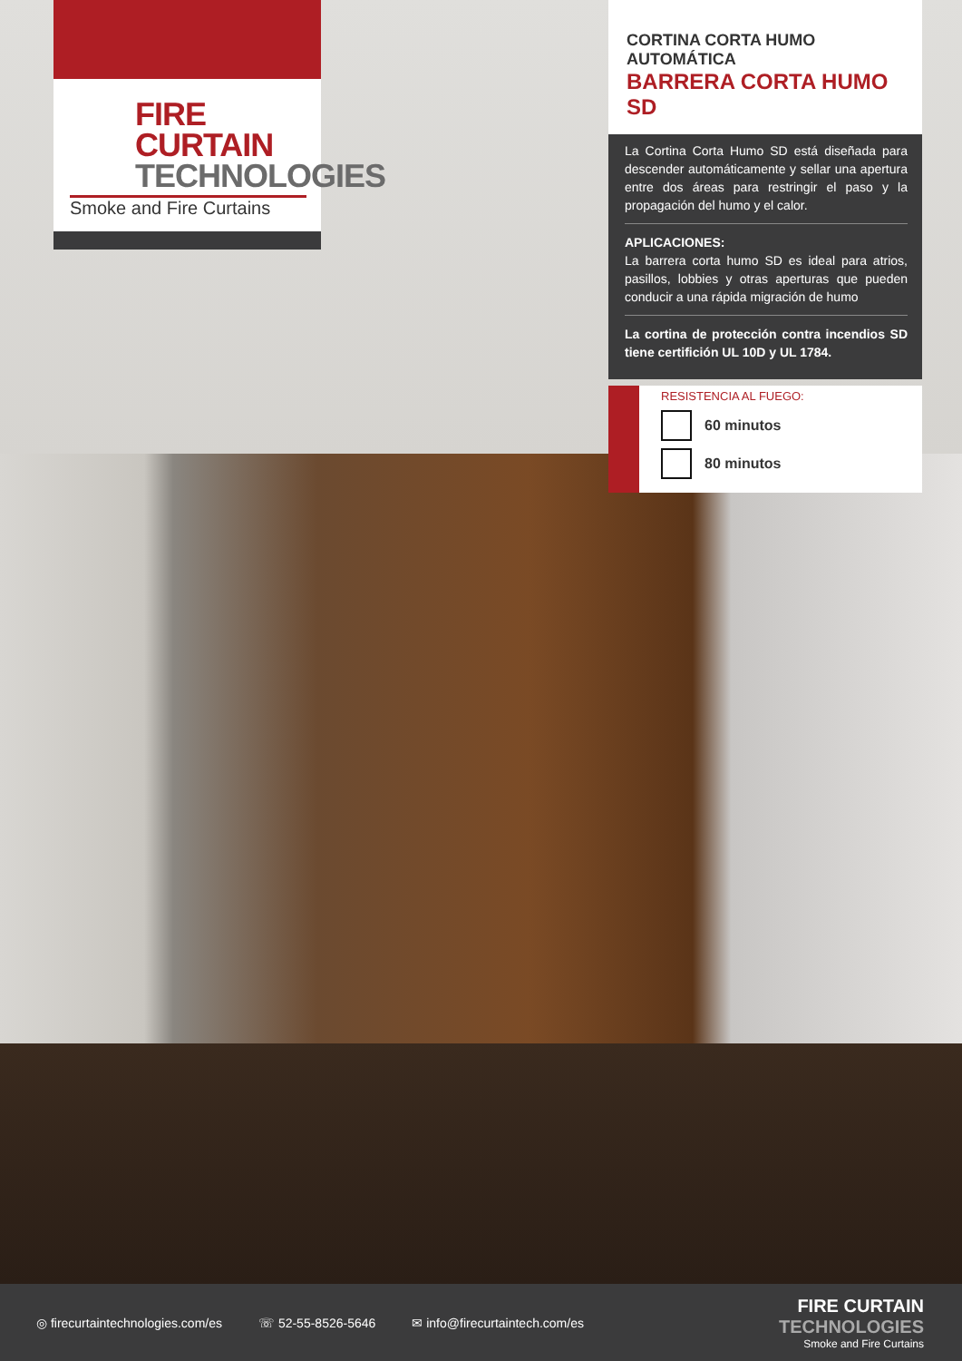FIRE CURTAIN
TECHNOLOGIES
Smoke and Fire Curtains
CORTINA CORTA HUMO AUTOMÁTICA
BARRERA CORTA HUMO SD
La Cortina Corta Humo SD está diseñada para descender automáticamente y sellar una apertura entre dos áreas para restringir el paso y la propagación del humo y el calor.
APLICACIONES:
La barrera corta humo SD es ideal para atrios, pasillos, lobbies y otras aperturas que pueden conducir a una rápida migración de humo
La cortina de protección contra incendios SD tiene certifición UL 10D y UL 1784.
RESISTENCIA AL FUEGO:
60 minutos
80 minutos
◎ firecurtaintechnologies.com/es ☏ 52-55-8526-5646 ✉ info@firecurtaintech.com/es
FIRE CURTAIN
TECHNOLOGIES
Smoke and Fire Curtains